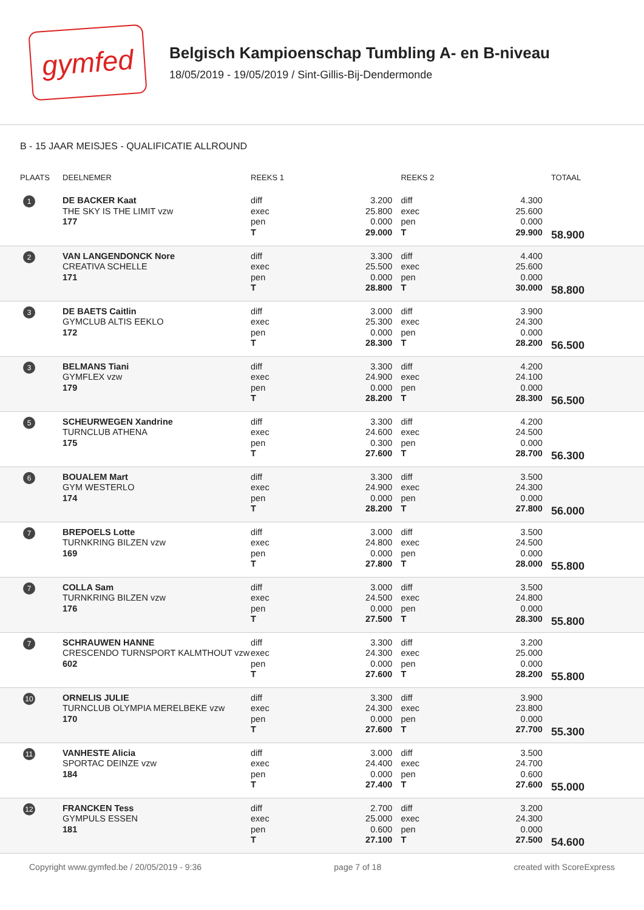gymfed
Belgisch Kampioenschap Tumbling A- en B-niveau
18/05/2019 - 19/05/2019 / Sint-Gillis-Bij-Dendermonde
B - 15 JAAR MEISJES - QUALIFICATIE ALLROUND
| PLAATS | DEELNEMER | REEKS 1 | | REEKS 2 | | TOTAAL |
| --- | --- | --- | --- | --- | --- | --- |
| 1 | DE BACKER Kaat THE SKY IS THE LIMIT vzw 177 | diff exec pen T | 3.200 25.800 0.000 29.000 | diff exec pen T | 4.300 25.600 0.000 29.900 | 58.900 |
| 2 | VAN LANGENDONCK Nore CREATIVA SCHELLE 171 | diff exec pen T | 3.300 25.500 0.000 28.800 | diff exec pen T | 4.400 25.600 0.000 30.000 | 58.800 |
| 3 | DE BAETS Caitlin GYMCLUB ALTIS EEKLO 172 | diff exec pen T | 3.000 25.300 0.000 28.300 | diff exec pen T | 3.900 24.300 0.000 28.200 | 56.500 |
| 3 | BELMANS Tiani GYMFLEX vzw 179 | diff exec pen T | 3.300 24.900 0.000 28.200 | diff exec pen T | 4.200 24.100 0.000 28.300 | 56.500 |
| 5 | SCHEURWEGEN Xandrine TURNCLUB ATHENA 175 | diff exec pen T | 3.300 24.600 0.300 27.600 | diff exec pen T | 4.200 24.500 0.000 28.700 | 56.300 |
| 6 | BOUALEM Mart GYM WESTERLO 174 | diff exec pen T | 3.300 24.900 0.000 28.200 | diff exec pen T | 3.500 24.300 0.000 27.800 | 56.000 |
| 7 | BREPOELS Lotte TURNKRING BILZEN vzw 169 | diff exec pen T | 3.000 24.800 0.000 27.800 | diff exec pen T | 3.500 24.500 0.000 28.000 | 55.800 |
| 7 | COLLA Sam TURNKRING BILZEN vzw 176 | diff exec pen T | 3.000 24.500 0.000 27.500 | diff exec pen T | 3.500 24.800 0.000 28.300 | 55.800 |
| 7 | SCHRAUWEN HANNE CRESCENDO TURNSPORT KALMTHOUT vzw 602 | diff exec pen T | 3.300 24.300 0.000 27.600 | diff exec pen T | 3.200 25.000 0.000 28.200 | 55.800 |
| 10 | ORNELIS JULIE TURNCLUB OLYMPIA MERELBEKE vzw 170 | diff exec pen T | 3.300 24.300 0.000 27.600 | diff exec pen T | 3.900 23.800 0.000 27.700 | 55.300 |
| 11 | VANHESTE Alicia SPORTAC DEINZE vzw 184 | diff exec pen T | 3.000 24.400 0.000 27.400 | diff exec pen T | 3.500 24.700 0.600 27.600 | 55.000 |
| 12 | FRANCKEN Tess GYMPULS ESSEN 181 | diff exec pen T | 2.700 25.000 0.600 27.100 | diff exec pen T | 3.200 24.300 0.000 27.500 | 54.600 |
Copyright www.gymfed.be / 20/05/2019 - 9:36 page 7 of 18 created with ScoreExpress